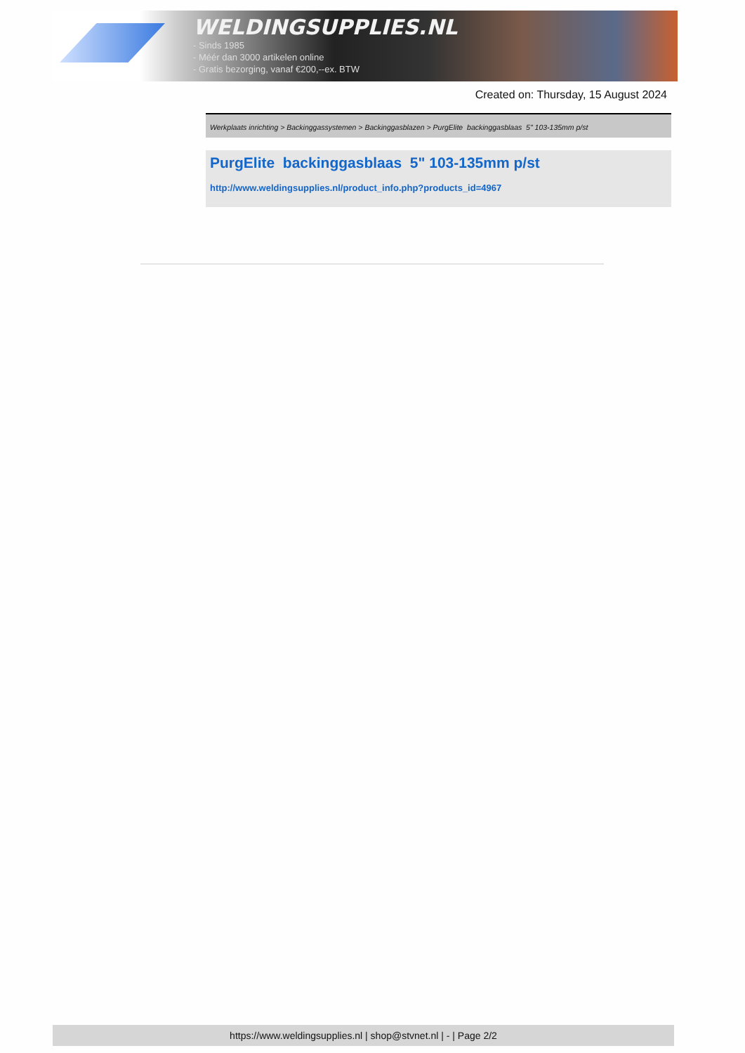WELDINGSUPPLIES.NL
- Sinds 1985
- Méér dan 3000 artikelen online
- Gratis bezorging, vanaf €200,--ex. BTW
Created on: Thursday, 15 August 2024
Werkplaats inrichting > Backinggassystemen > Backinggasblazen > PurgElite backinggasblaas 5" 103-135mm p/st
PurgElite backinggasblaas 5" 103-135mm p/st
http://www.weldingsupplies.nl/product_info.php?products_id=4967
https://www.weldingsupplies.nl | shop@stvnet.nl | - | Page 2/2